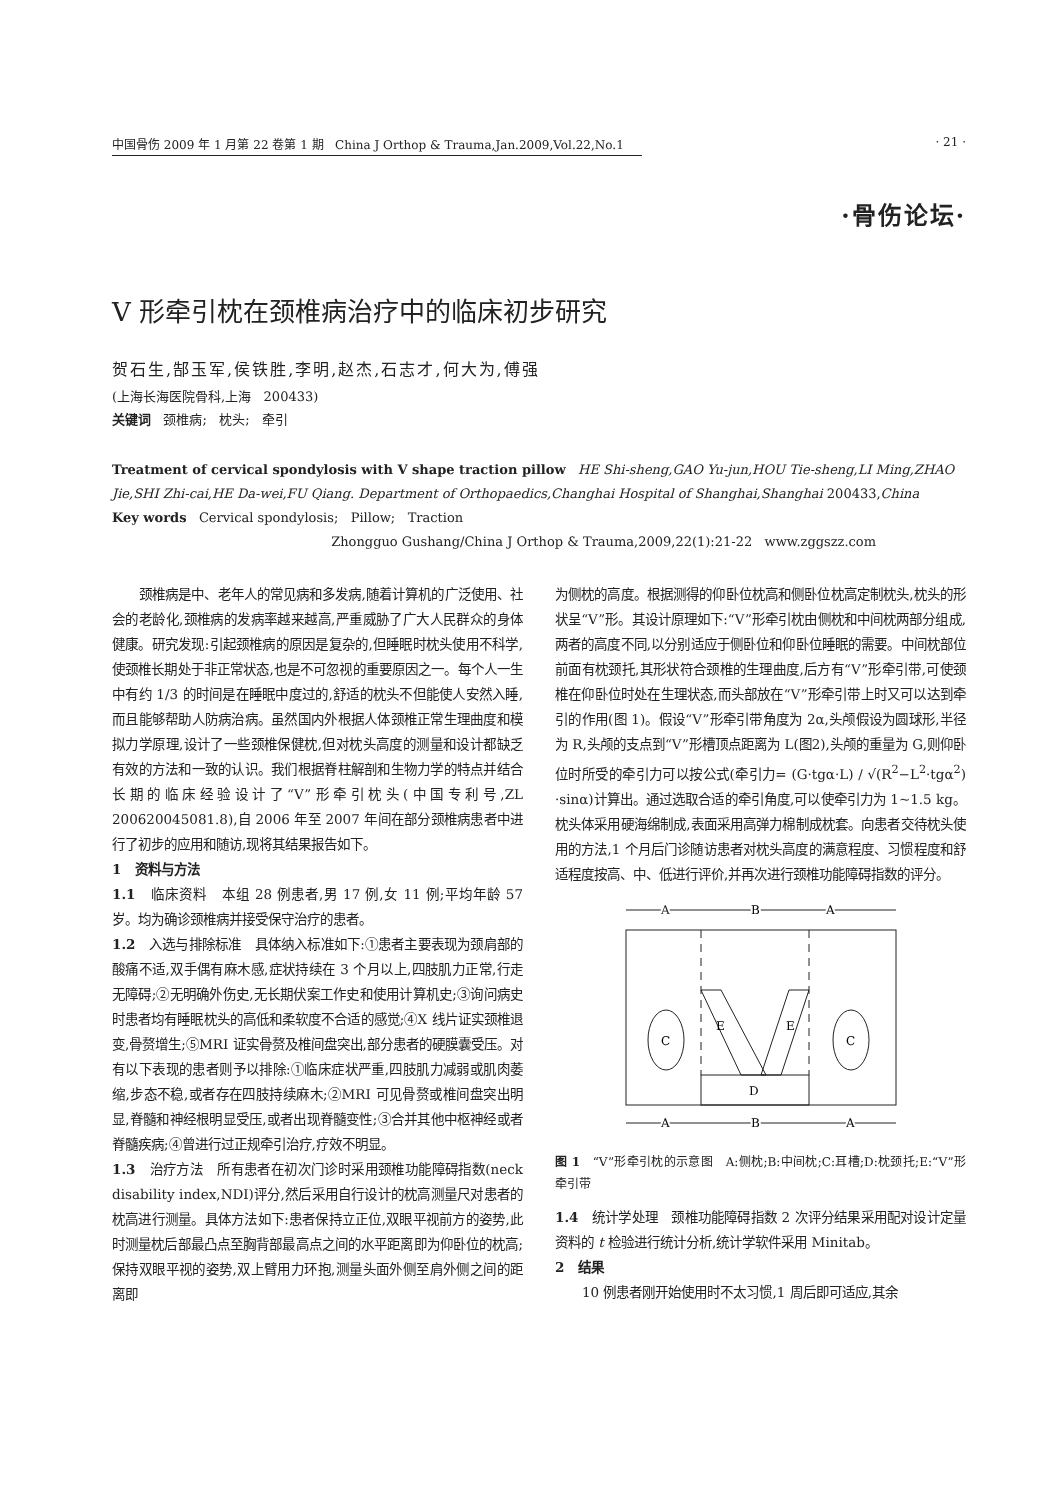中国骨伤 2009 年 1 月第 22 卷第 1 期 China J Orthop & Trauma,Jan.2009,Vol.22,No.1
· 21 ·
·骨伤论坛·
V 形牵引枕在颈椎病治疗中的临床初步研究
贺石生,郜玉军,侯铁胜,李明,赵杰,石志才,何大为,傅强
(上海长海医院骨科,上海 200433)
关键词 颈椎病; 枕头; 牵引
Treatment of cervical spondylosis with V shape traction pillow HE Shi-sheng,GAO Yu-jun,HOU Tie-sheng,LI Ming,ZHAO Jie,SHI Zhi-cai,HE Da-wei,FU Qiang. Department of Orthopaedics,Changhai Hospital of Shanghai,Shanghai 200433,China
Key words Cervical spondylosis; Pillow; Traction
Zhongguo Gushang/China J Orthop & Trauma,2009,22(1):21-22 www.zggszz.com
颈椎病是中、老年人的常见病和多发病,随着计算机的广泛使用、社会的老龄化,颈椎病的发病率越来越高,严重威胁了广大人民群众的身体健康。研究发现:引起颈椎病的原因是复杂的,但睡眠时枕头使用不科学,使颈椎长期处于非正常状态,也是不可忽视的重要原因之一。每个人一生中有约 1/3 的时间是在睡眠中度过的,舒适的枕头不但能使人安然入睡,而且能够帮助人防病治病。虽然国内外根据人体颈椎正常生理曲度和模拟力学原理,设计了一些颈椎保健枕,但对枕头高度的测量和设计都缺乏有效的方法和一致的认识。我们根据脊柱解剖和生物力学的特点并结合长期的临床经验设计了“V”形牵引枕头(中国专利号,ZL 200620045081.8),自 2006 年至 2007 年间在部分颈椎病患者中进行了初步的应用和随访,现将其结果报告如下。
1 资料与方法
1.1 临床资料 本组 28 例患者,男 17 例,女 11 例;平均年龄 57 岁。均为确诊颈椎病并接受保守治疗的患者。
1.2 入选与排除标准 具体纳入标准如下:①患者主要表现为颈肩部的酸痛不适,双手偶有麻木感,症状持续在 3 个月以上,四肢肌力正常,行走无障碍;②无明确外伤史,无长期伏案工作史和使用计算机史;③询问病史时患者均有睡眠枕头的高低和柔软度不合适的感觉;④X 线片证实颈椎退变,骨赘增生;⑤MRI 证实骨赘及椎间盘突出,部分患者的硬膜囊受压。对有以下表现的患者则予以排除:①临床症状严重,四肢肌力减弱或肌肉萎缩,步态不稳,或者存在四肢持续麻木;②MRI 可见骨赘或椎间盘突出明显,脊髓和神经根明显受压,或者出现脊髓变性;③合并其他中枢神经或者脊髓疾病;④曾进行过正规牵引治疗,疗效不明显。
1.3 治疗方法 所有患者在初次门诊时采用颈椎功能障碍指数(neck disability index,NDI)评分,然后采用自行设计的枕高测量尺对患者的枕高进行测量。具体方法如下:患者保持立正位,双眼平视前方的姿势,此时测量枕后部最凸点至胸背部最高点之间的水平距离即为仰卧位的枕高;保持双眼平视的姿势,双上臂用力环抱,测量头面外侧至肩外侧之间的距离即
为侧枕的高度。根据测得的仰卧位枕高和侧卧位枕高定制枕头,枕头的形状呈“V”形。其设计原理如下:“V”形牵引枕由侧枕和中间枕两部分组成,两者的高度不同,以分别适应于侧卧位和仰卧位睡眠的需要。中间枕部位前面有枕颈托,其形状符合颈椎的生理曲度,后方有“V”形牵引带,可使颈椎在仰卧位时处在生理状态,而头部放在“V”形牵引带上时又可以达到牵引的作用(图 1)。假设“V”形牵引带角度为 2α,头颅假设为圆球形,半径为 R,头颅的支点到“V”形槽顶点距离为 L(图2),头颅的重量为 G,则仰卧位时所受的牵引力可以按公式(牵引力= (G·tgα·L) / √(R<sup>2</sup>−L<sup>2</sup>·tgα<sup>2</sup>) ·sinα)计算出。通过选取合适的牵引角度,可以使牵引力为 1~1.5 kg。枕头体采用硬海绵制成,表面采用高弹力棉制成枕套。向患者交待枕头使用的方法,1 个月后门诊随访患者对枕头高度的满意程度、习惯程度和舒适程度按高、中、低进行评价,并再次进行颈椎功能障碍指数的评分。
A
B
A
E
E
C
C
D
A
B
A
图 1 “V”形牵引枕的示意图 A:侧枕;B:中间枕;C:耳槽;D:枕颈托;E:“V”形牵引带
1.4 统计学处理 颈椎功能障碍指数 2 次评分结果采用配对设计定量资料的 t 检验进行统计分析,统计学软件采用 Minitab。
2 结果
10 例患者刚开始使用时不太习惯,1 周后即可适应,其余